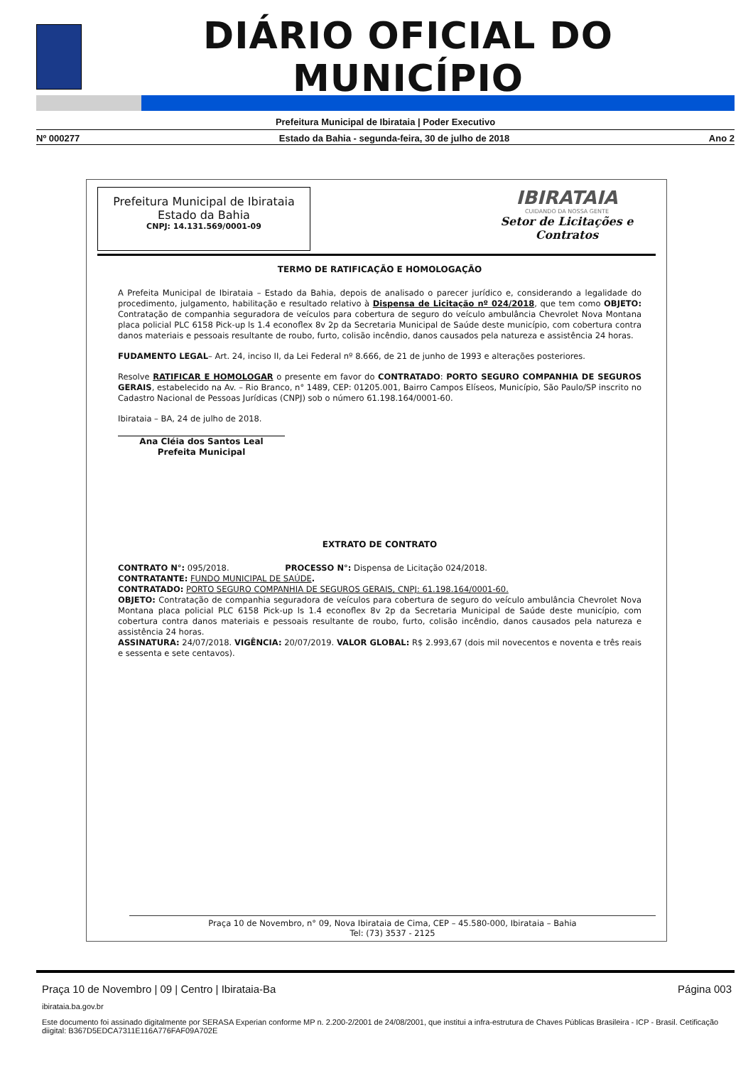DIÁRIO OFICIAL DO MUNICÍPIO
Prefeitura Municipal de Ibirataia | Poder Executivo
Nº 000277 Estado da Bahia - segunda-feira, 30 de julho de 2018 Ano 2
Prefeitura Municipal de Ibirataia
Estado da Bahia
CNPJ: 14.131.569/0001-09
IBIRATAIA
CUIDANDO DA NOSSA GENTE
Setor de Licitações e Contratos
TERMO DE RATIFICAÇÃO E HOMOLOGAÇÃO
A Prefeita Municipal de Ibirataia – Estado da Bahia, depois de analisado o parecer jurídico e, considerando a legalidade do procedimento, julgamento, habilitação e resultado relativo à Dispensa de Licitação nº 024/2018, que tem como OBJETO: Contratação de companhia seguradora de veículos para cobertura de seguro do veículo ambulância Chevrolet Nova Montana placa policial PLC 6158 Pick-up ls 1.4 econoflex 8v 2p da Secretaria Municipal de Saúde deste município, com cobertura contra danos materiais e pessoais resultante de roubo, furto, colisão incêndio, danos causados pela natureza e assistência 24 horas.
FUDAMENTO LEGAL– Art. 24, inciso II, da Lei Federal nº 8.666, de 21 de junho de 1993 e alterações posteriores.
Resolve RATIFICAR E HOMOLOGAR o presente em favor do CONTRATADO: PORTO SEGURO COMPANHIA DE SEGUROS GERAIS, estabelecido na Av. – Rio Branco, n° 1489, CEP: 01205.001, Bairro Campos Elíseos, Município, São Paulo/SP inscrito no Cadastro Nacional de Pessoas Jurídicas (CNPJ) sob o número 61.198.164/0001-60.
Ibirataia – BA, 24 de julho de 2018.
Ana Cléia dos Santos Leal
Prefeita Municipal
EXTRATO DE CONTRATO
CONTRATO N°: 095/2018. PROCESSO N°: Dispensa de Licitação 024/2018.
CONTRATANTE: FUNDO MUNICIPAL DE SAÚDE.
CONTRATADO: PORTO SEGURO COMPANHIA DE SEGUROS GERAIS, CNPJ: 61.198.164/0001-60.
OBJETO: Contratação de companhia seguradora de veículos para cobertura de seguro do veículo ambulância Chevrolet Nova Montana placa policial PLC 6158 Pick-up ls 1.4 econoflex 8v 2p da Secretaria Municipal de Saúde deste município, com cobertura contra danos materiais e pessoais resultante de roubo, furto, colisão incêndio, danos causados pela natureza e assistência 24 horas.
ASSINATURA: 24/07/2018. VIGÊNCIA: 20/07/2019. VALOR GLOBAL: R$ 2.993,67 (dois mil novecentos e noventa e três reais e sessenta e sete centavos).
Praça 10 de Novembro, n° 09, Nova Ibirataia de Cima, CEP – 45.580-000, Ibirataia – Bahia
Tel: (73) 3537 - 2125
Praça 10 de Novembro | 09 | Centro | Ibirataia-Ba Página 003
ibirataia.ba.gov.br
Este documento foi assinado digitalmente por SERASA Experian conforme MP n. 2.200-2/2001 de 24/08/2001, que institui a infra-estrutura de Chaves Públicas Brasileira - ICP - Brasil. Cetificação diigital: B367D5EDCA7311E116A776FAF09A702E